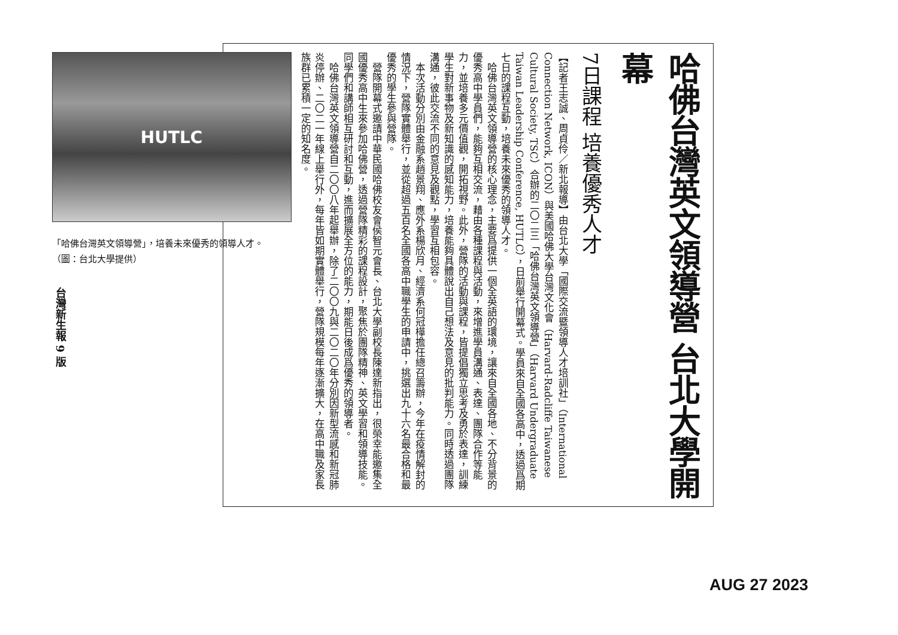哈佛台灣英文領導營 台北大學開幕
7日課程 培養優秀人才
【記者王志誠、周貞伶／新北報導】由台北大學「國際交流暨領導人才培訓社」（International Connection Network, ICON）與美國哈佛大學台灣文化會（Harvard-Radcliffe Taiwanese Cultural Society, TSC）合辦的二〇二三「哈佛台灣英文領導營」（Harvard Undergraduate Taiwan Leadership Conference, HUTLC），日前舉行開幕式。學員來自全國各高中，透過爲期七日的課程互動，培養未來優秀的領導人才。
　哈佛台灣英文領導營的核心理念，主要爲提供一個全英語的環境，讓來自全國各地、不分背景的優秀高中學員們，能夠互相交流，藉由各種課程與活動，來增進學員溝通、表達、團隊合作等能力，並培養多元價值觀，開拓視野。此外，營隊的活動與課程，皆提倡獨立思考及勇於表達，訓練學生對新事物及新知識的感知能力，培養能夠具體說出自己想法及意見的批判能力。同時透過團隊溝通，彼此交流不同的意見及觀點，學習互相包容。
　本次活動分別由金融系趙景翔、應外系楊欣月、經濟系何冠樺擔任總召籌辦，今年在疫情解封的情況下，營隊實體舉行，並從超過五百名全國各高中職學生的申請中，挑選出九十六名最合格和最優秀的學生參與營隊。
　營隊開幕式邀請中華民國哈佛校友會侯智元會長、台北大學副校長陳達新指出，很榮幸能邀集全國優秀高中生來參加哈佛營，透過營隊精彩的課程設計，聚焦於團隊精神、英文學習和領導技能。同學們和講師相互研討和互動，進而擴展全方位的能力，期能日後成爲優秀的領導者。
　哈佛台灣英文領導營自二〇〇八年起舉辦，除了二〇〇九與二〇二〇年分別因新型流感和新冠肺炎停辦、二〇二一年線上舉行外，每年皆如期實體舉行，營隊規模每年逐漸擴大，在高中職及家長族群已累積一定的知名度。
HUTLC
「哈佛台灣英文領導營」，培養未來優秀的領導人才。　　　　　（圖：台北大學提供）
台灣新生報 9 版
AUG 27 2023